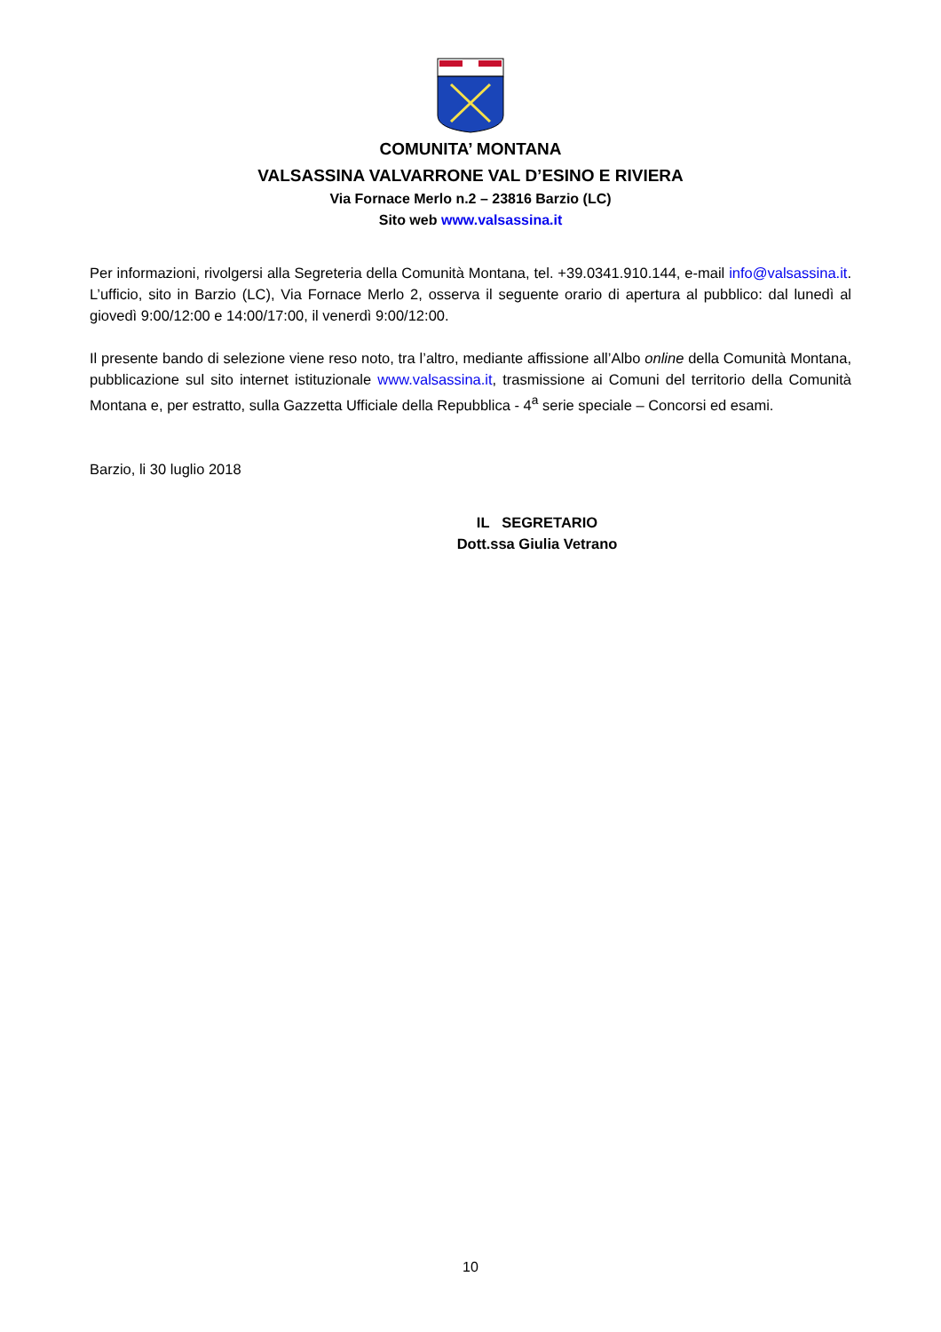COMUNITA’ MONTANA
VALSASSINA VALVARRONE VAL D’ESINO E RIVIERA
Via Fornace Merlo n.2 – 23816 Barzio (LC)
Sito web www.valsassina.it
Per informazioni, rivolgersi alla Segreteria della Comunità Montana, tel. +39.0341.910.144, e-mail info@valsassina.it. L’ufficio, sito in Barzio (LC), Via Fornace Merlo 2, osserva il seguente orario di apertura al pubblico: dal lunedì al giovedì 9:00/12:00 e 14:00/17:00, il venerdì 9:00/12:00.
Il presente bando di selezione viene reso noto, tra l’altro, mediante affissione all’Albo online della Comunità Montana, pubblicazione sul sito internet istituzionale www.valsassina.it, trasmissione ai Comuni del territorio della Comunità Montana e, per estratto, sulla Gazzetta Ufficiale della Repubblica - 4<sup>a</sup> serie speciale – Concorsi ed esami.
Barzio, li 30 luglio 2018
IL SEGRETARIO
Dott.ssa Giulia Vetrano
10